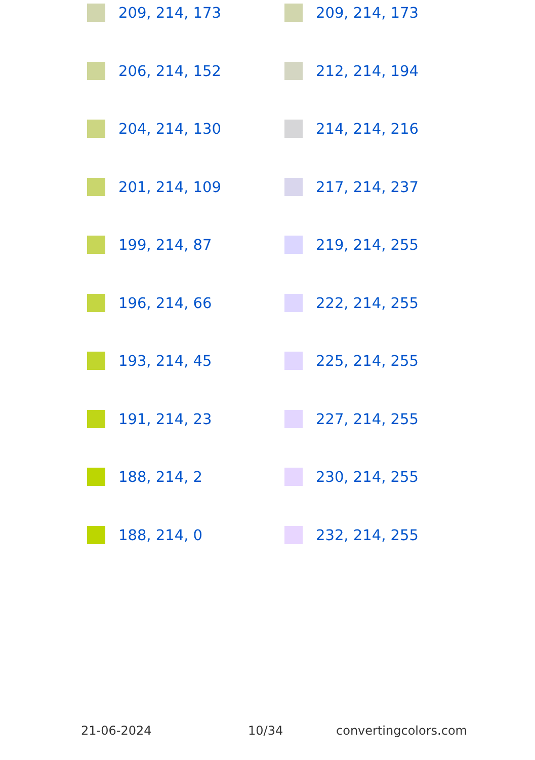209, 214, 173 209, 214, 173
206, 214, 152 212, 214, 194
204, 214, 130 214, 214, 216
201, 214, 109 217, 214, 237
199, 214, 87 219, 214, 255
196, 214, 66 222, 214, 255
193, 214, 45 225, 214, 255
191, 214, 23 227, 214, 255
188, 214, 2 230, 214, 255
188, 214, 0 232, 214, 255
21-06-2024 10/34 convertingcolors.com